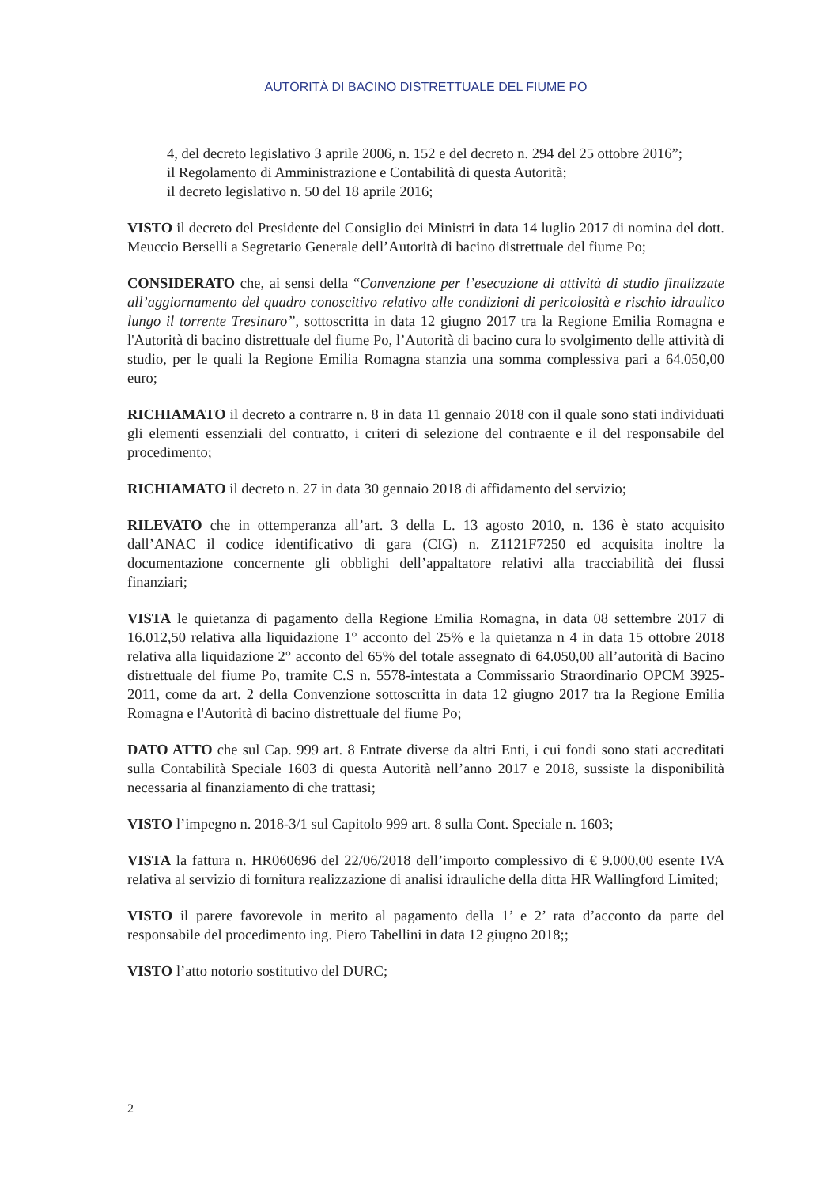AUTORITÀ DI BACINO DISTRETTUALE DEL FIUME PO
4, del decreto legislativo 3 aprile 2006, n. 152 e del decreto n. 294 del 25 ottobre 2016”;
il Regolamento di Amministrazione e Contabilità di questa Autorità;
il decreto legislativo n. 50 del 18 aprile 2016;
VISTO il decreto del Presidente del Consiglio dei Ministri in data 14 luglio 2017 di nomina del dott. Meuccio Berselli a Segretario Generale dell’Autorità di bacino distrettuale del fiume Po;
CONSIDERATO che, ai sensi della “Convenzione per l’esecuzione di attività di studio finalizzate all’aggiornamento del quadro conoscitivo relativo alle condizioni di pericolosità e rischio idraulico lungo il torrente Tresinaro”, sottoscritta in data 12 giugno 2017 tra la Regione Emilia Romagna e l'Autorità di bacino distrettuale del fiume Po, l’Autorità di bacino cura lo svolgimento delle attività di studio, per le quali la Regione Emilia Romagna stanzia una somma complessiva pari a 64.050,00 euro;
RICHIAMATO il decreto a contrarre n. 8 in data 11 gennaio 2018 con il quale sono stati individuati gli elementi essenziali del contratto, i criteri di selezione del contraente e il del responsabile del procedimento;
RICHIAMATO il decreto n. 27 in data 30 gennaio 2018 di affidamento del servizio;
RILEVATO che in ottemperanza all’art. 3 della L. 13 agosto 2010, n. 136 è stato acquisito dall’ANAC il codice identificativo di gara (CIG) n. Z1121F7250 ed acquisita inoltre la documentazione concernente gli obblighi dell’appaltatore relativi alla tracciabilità dei flussi finanziari;
VISTA le quietanza di pagamento della Regione Emilia Romagna, in data 08 settembre 2017 di 16.012,50 relativa alla liquidazione 1° acconto del 25% e la quietanza n 4 in data 15 ottobre 2018 relativa alla liquidazione 2° acconto del 65% del totale assegnato di 64.050,00 all’autorità di Bacino distrettuale del fiume Po, tramite C.S n. 5578-intestata a Commissario Straordinario OPCM 3925-2011, come da art. 2 della Convenzione sottoscritta in data 12 giugno 2017 tra la Regione Emilia Romagna e l'Autorità di bacino distrettuale del fiume Po;
DATO ATTO che sul Cap. 999 art. 8 Entrate diverse da altri Enti, i cui fondi sono stati accreditati sulla Contabilità Speciale 1603 di questa Autorità nell’anno 2017 e 2018, sussiste la disponibilità necessaria al finanziamento di che trattasi;
VISTO l’impegno n. 2018-3/1 sul Capitolo 999 art. 8 sulla Cont. Speciale n. 1603;
VISTA la fattura n. HR060696 del 22/06/2018 dell’importo complessivo di € 9.000,00 esente IVA relativa al servizio di fornitura realizzazione di analisi idrauliche della ditta HR Wallingford Limited;
VISTO il parere favorevole in merito al pagamento della 1’ e 2’ rata d’acconto da parte del responsabile del procedimento ing. Piero Tabellini in data 12 giugno 2018;;
VISTO l’atto notorio sostitutivo del DURC;
2